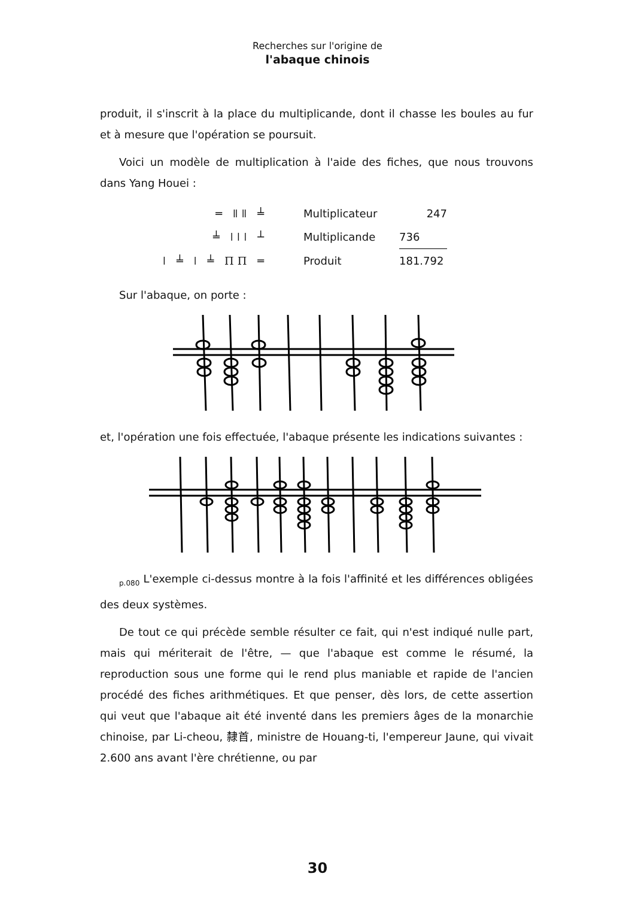Recherches sur l'origine de
l'abaque chinois
produit, il s'inscrit à la place du multiplicande, dont il chasse les boules au fur et à mesure que l'opération se poursuit.
Voici un modèle de multiplication à l'aide des fiches, que nous trouvons dans Yang Houei :
| ═ ǁǁ ╧ | Multiplicateur | 247 |
| ╧ ǀǀǀ ┴ | Multiplicande | 736 |
| ǀ ╧ ǀ ╧ ΠΠ ═ | Produit | 181.792 |
Sur l'abaque, on porte :
et, l'opération une fois effectuée, l'abaque présente les indications suivantes :
<sub>p.080</sub> L'exemple ci-dessus montre à la fois l'affinité et les différences obligées des deux systèmes.
De tout ce qui précède semble résulter ce fait, qui n'est indiqué nulle part, mais qui mériterait de l'être, — que l'abaque est comme le résumé, la reproduction sous une forme qui le rend plus maniable et rapide de l'ancien procédé des fiches arithmétiques. Et que penser, dès lors, de cette assertion qui veut que l'abaque ait été inventé dans les premiers âges de la monarchie chinoise, par Li-cheou, 隸首, ministre de Houang-ti, l'empereur Jaune, qui vivait 2.600 ans avant l'ère chrétienne, ou par
30